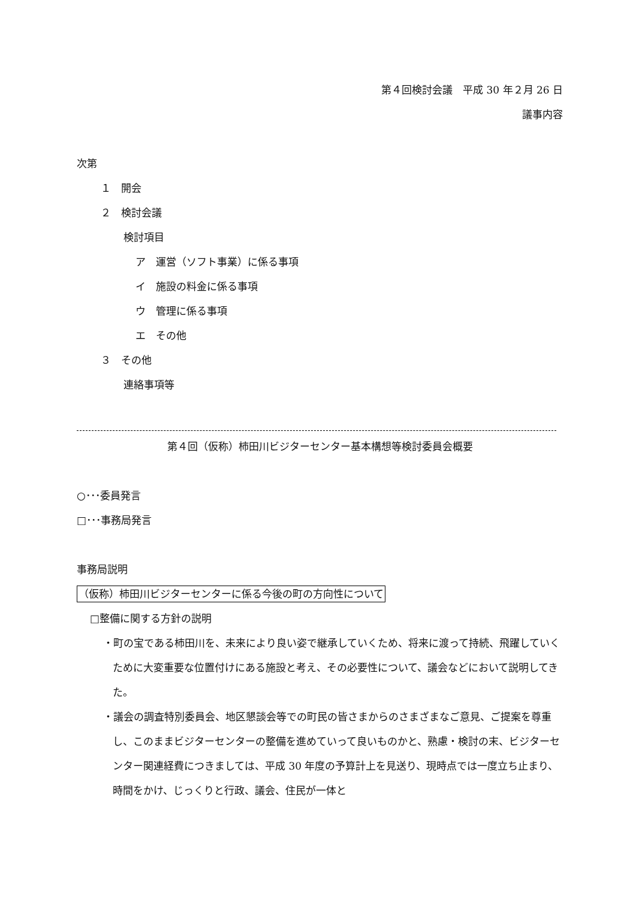第４回検討会議　平成 30 年２月 26 日
議事内容
次第
１　開会
２　検討会議
検討項目
ア　運営（ソフト事業）に係る事項
イ　施設の料金に係る事項
ウ　管理に係る事項
エ　その他
３　その他
連絡事項等
第４回（仮称）柿田川ビジターセンター基本構想等検討委員会概要
○･･･委員発言
□･･･事務局発言
事務局説明
（仮称）柿田川ビジターセンターに係る今後の町の方向性について
□整備に関する方針の説明
・町の宝である柿田川を、未来により良い姿で継承していくため、将来に渡って持続、飛躍していくために大変重要な位置付けにある施設と考え、その必要性について、議会などにおいて説明してきた。
・議会の調査特別委員会、地区懇談会等での町民の皆さまからのさまざまなご意見、ご提案を尊重し、このままビジターセンターの整備を進めていって良いものかと、熟慮・検討の末、ビジターセンター関連経費につきましては、平成 30 年度の予算計上を見送り、現時点では一度立ち止まり、時間をかけ、じっくりと行政、議会、住民が一体と